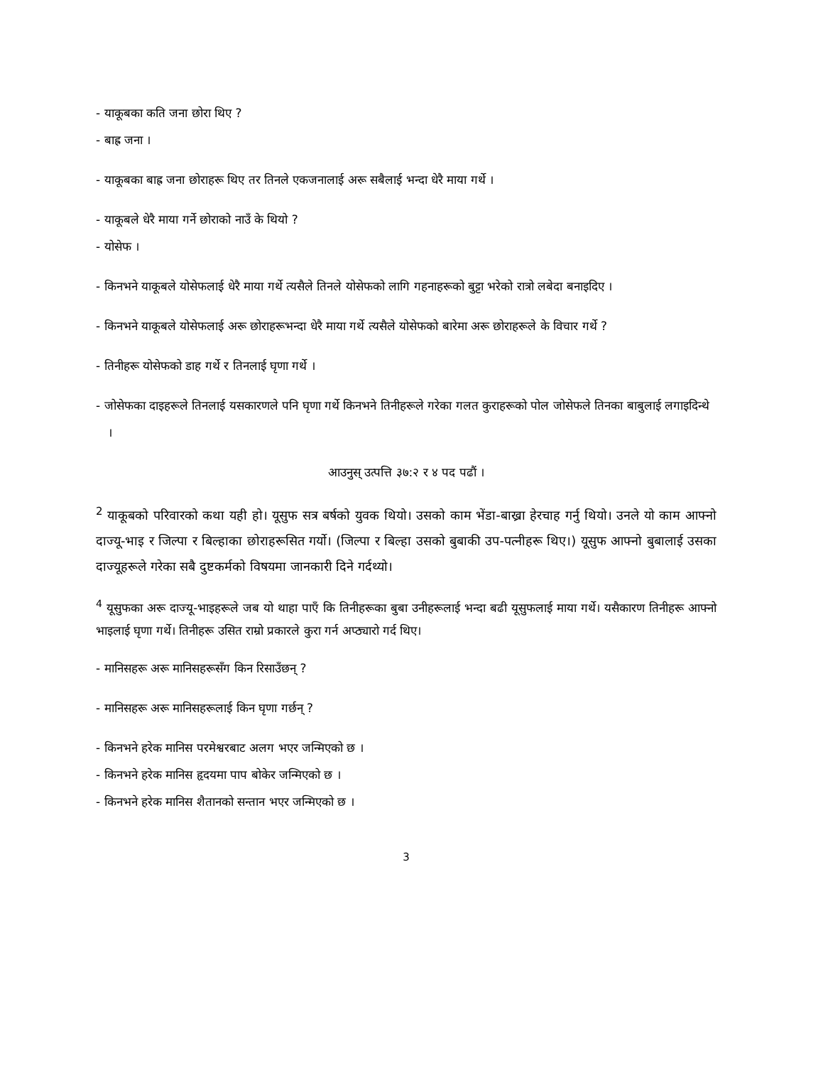- याकूबका कति जना छोरा थिए ?
- बाह्र जना ।
- याकूबका बाह्र जना छोराहरू थिए तर तिनले एकजनालाई अरू सबैलाई भन्दा धेरै माया गर्थे ।
- याकूबले धेरै माया गर्ने छोराको नाउँ के थियो ?
- योसेफ ।
- किनभने याकूबले योसेफलाई धेरै माया गर्थे त्यसैले तिनले योसेफको लागि गहनाहरूको बुट्टा भरेको रात्रो लबेदा बनाइदिए ।
- किनभने याकूबले योसेफलाई अरू छोराहरूभन्दा धेरै माया गर्थे त्यसैले योसेफको बारेमा अरू छोराहरूले के विचार गर्थे ?
- तिनीहरू योसेफको डाह गर्थे र तिनलाई घृणा गर्थे ।
- जोसेफका दाइहरूले तिनलाई यसकारणले पनि घृणा गर्थे किनभने तिनीहरूले गरेका गलत कुराहरूको पोल जोसेफले तिनका बाबुलाई लगाइदिन्थे ।
आउनुस् उत्पत्ति ३७:२ र ४ पद पढौं ।
<sup>2</sup> याकूबको परिवारको कथा यही हो। यूसुफ सत्र बर्षको युवक थियो। उसको काम भेंडा-बाख्रा हेरचाह गर्नु थियो। उनले यो काम आफ्नो दाज्यू-भाइ र जिल्पा र बिल्हाका छोराहरूसित गर्यो। (जिल्पा र बिल्हा उसको बुबाकी उप-पत्नीहरू थिए।) यूसुफ आफ्नो बुबालाई उसका दाज्यूहरूले गरेका सबै दुष्टकर्मको विषयमा जानकारी दिने गर्दथ्यो।
<sup>4</sup> यूसुफका अरू दाज्यू-भाइहरूले जब यो थाहा पाएँ कि तिनीहरूका बुबा उनीहरूलाई भन्दा बढी यूसुफलाई माया गर्थे। यसैकारण तिनीहरू आफ्नो भाइलाई घृणा गर्थे। तिनीहरू उसित राम्रो प्रकारले कुरा गर्न अप्ठ्यारो गर्द थिए।
- मानिसहरू अरू मानिसहरूसँग किन रिसाउँछन् ?
- मानिसहरू अरू मानिसहरूलाई किन घृणा गर्छन् ?
- किनभने हरेक मानिस परमेश्वरबाट अलग भएर जन्मिएको छ ।
- किनभने हरेक मानिस हृदयमा पाप बोकेर जन्मिएको छ ।
- किनभने हरेक मानिस शैतानको सन्तान भएर जन्मिएको छ ।
3